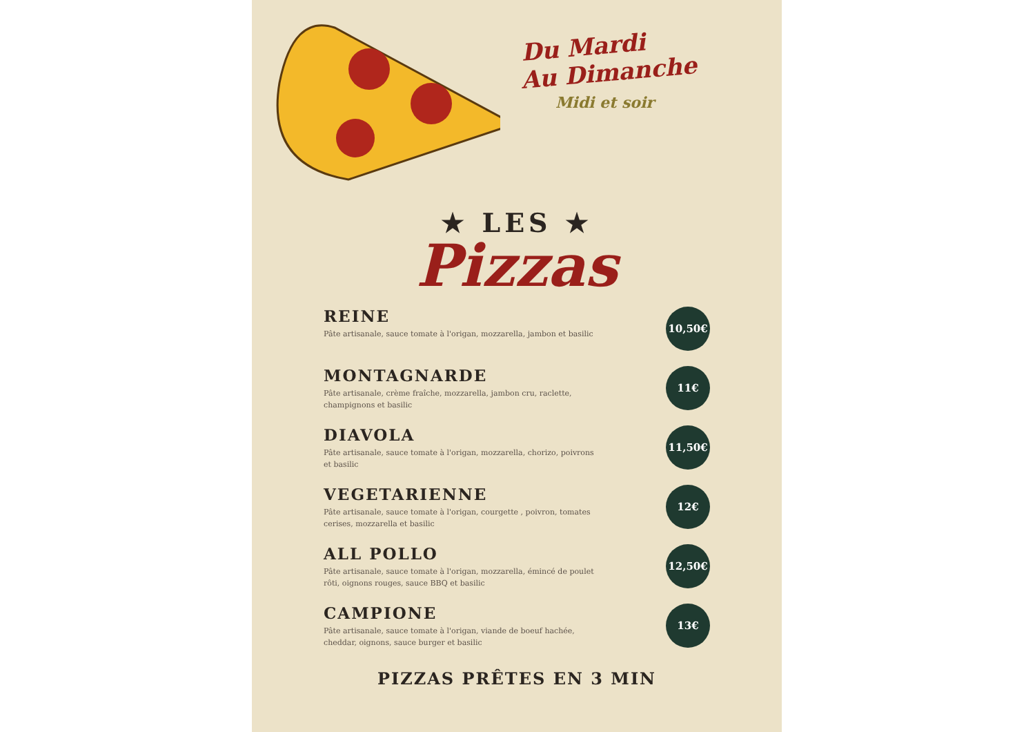Du Mardi
Au Dimanche
Midi et soir
★ LES ★
Pizzas
REINE
Pâte artisanale, sauce tomate à l'origan, mozzarella, jambon et basilic
10,50€
MONTAGNARDE
Pâte artisanale, crème fraîche, mozzarella, jambon cru, raclette, champignons et basilic
11€
DIAVOLA
Pâte artisanale, sauce tomate à l'origan, mozzarella, chorizo, poivrons et basilic
11,50€
VEGETARIENNE
Pâte artisanale, sauce tomate à l'origan, courgette , poivron, tomates cerises, mozzarella et basilic
12€
ALL POLLO
Pâte artisanale, sauce tomate à l'origan, mozzarella, émincé de poulet rôti, oignons rouges, sauce BBQ et basilic
12,50€
CAMPIONE
Pâte artisanale, sauce tomate à l'origan, viande de boeuf hachée, cheddar, oignons, sauce burger et basilic
13€
PIZZAS PRÊTES EN 3 MIN